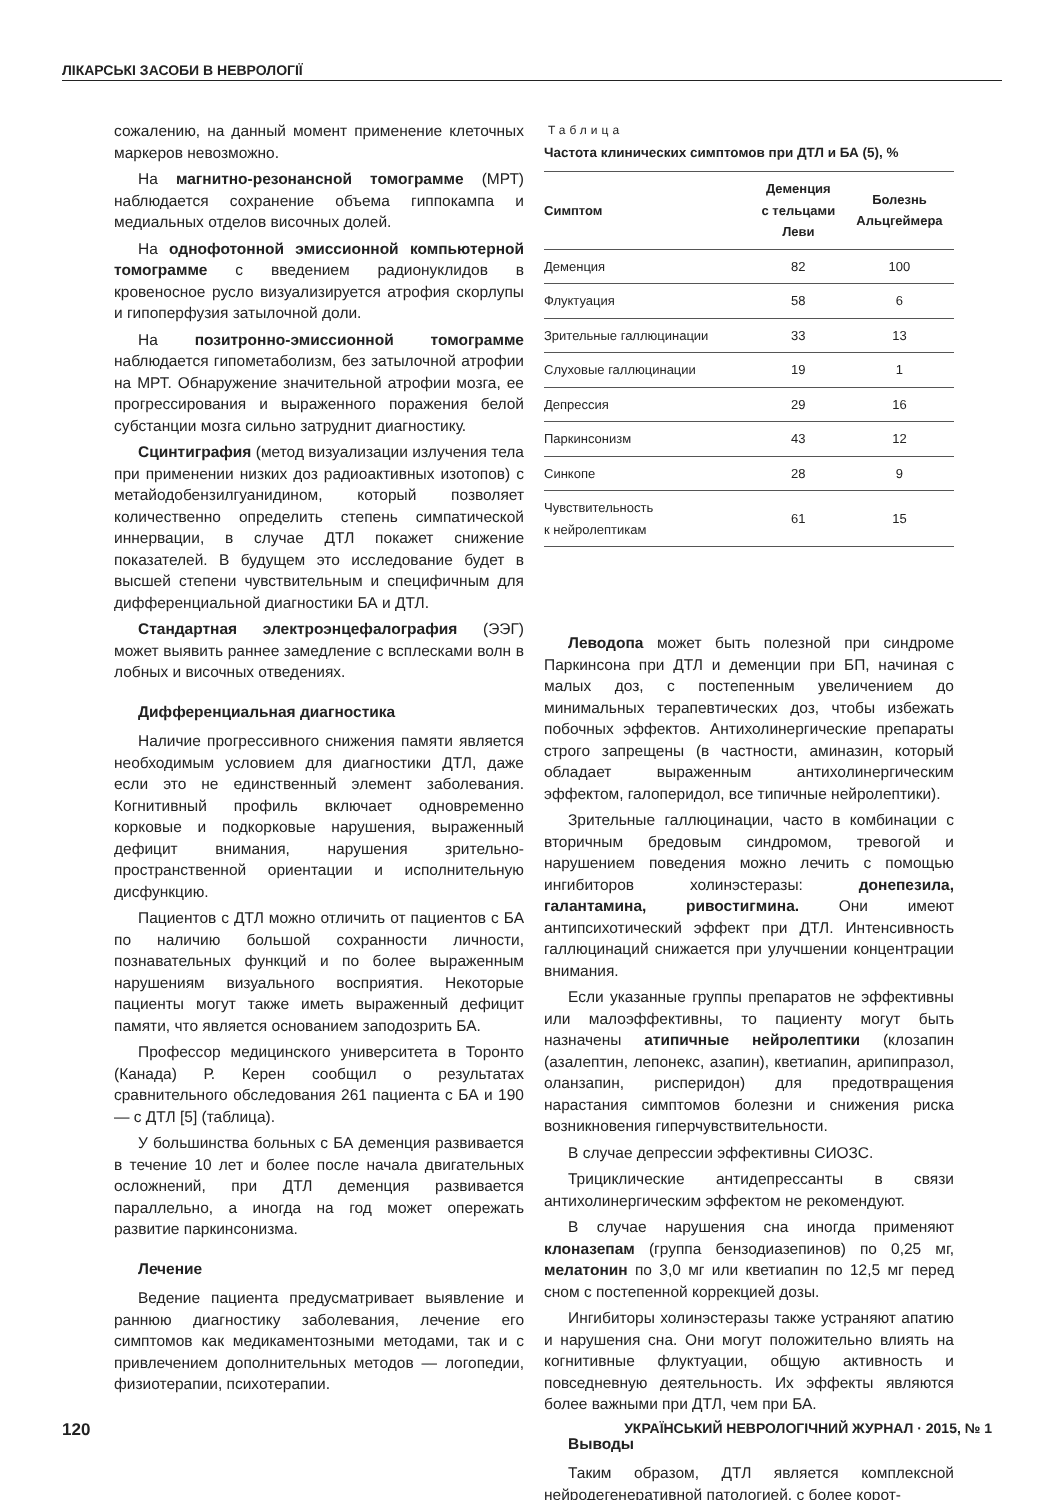ЛІКАРСЬКІ ЗАСОБИ В НЕВРОЛОГІЇ
сожалению, на данный момент применение клеточных маркеров невозможно.
На магнитно-резонансной томограмме (МРТ) наблюдается сохранение объема гиппокампа и медиальных отделов височных долей.
На однофотонной эмиссионной компьютерной томограмме с введением радионуклидов в кровеносное русло визуализируется атрофия скорлупы и гипоперфузия затылочной доли.
На позитронно-эмиссионной томограмме наблюдается гипометаболизм, без затылочной атрофии на МРТ. Обнаружение значительной атрофии мозга, ее прогрессирования и выраженного поражения белой субстанции мозга сильно затруднит диагностику.
Сцинтиграфия (метод визуализации излучения тела при применении низких доз радиоактивных изотопов) с метайодобензилгуанидином, который позволяет количественно определить степень симпатической иннервации, в случае ДТЛ покажет снижение показателей. В будущем это исследование будет в высшей степени чувствительным и специфичным для дифференциальной диагностики БА и ДТЛ.
Стандартная электроэнцефалография (ЭЭГ) может выявить раннее замедление с всплесками волн в лобных и височных отведениях.
Дифференциальная диагностика
Наличие прогрессивного снижения памяти является необходимым условием для диагностики ДТЛ, даже если это не единственный элемент заболевания. Когнитивный профиль включает одновременно корковые и подкорковые нарушения, выраженный дефицит внимания, нарушения зрительно-пространственной ориентации и исполнительную дисфункцию.
Пациентов с ДТЛ можно отличить от пациентов с БА по наличию большой сохранности личности, познавательных функций и по более выраженным нарушениям визуального восприятия. Некоторые пациенты могут также иметь выраженный дефицит памяти, что является основанием заподозрить БА.
Профессор медицинского университета в Торонто (Канада) Р. Керен сообщил о результатах сравнительного обследования 261 пациента с БА и 190 — с ДТЛ [5] (таблица).
У большинства больных с БА деменция развивается в течение 10 лет и более после начала двигательных осложнений, при ДТЛ деменция развивается параллельно, а иногда на год может опережать развитие паркинсонизма.
Лечение
Ведение пациента предусматривает выявление и раннюю диагностику заболевания, лечение его симптомов как медикаментозными методами, так и с привлечением дополнительных методов — логопедии, физиотерапии, психотерапии.
Таблица
Частота клинических симптомов при ДТЛ и БА (5), %
| Симптом | Деменция с тельцами Леви | Болезнь Альцгеймера |
| --- | --- | --- |
| Деменция | 82 | 100 |
| Флуктуация | 58 | 6 |
| Зрительные галлюцинации | 33 | 13 |
| Слуховые галлюцинации | 19 | 1 |
| Депрессия | 29 | 16 |
| Паркинсонизм | 43 | 12 |
| Синкопе | 28 | 9 |
| Чувствительность к нейролептикам | 61 | 15 |
Леводопа может быть полезной при синдроме Паркинсона при ДТЛ и деменции при БП, начиная с малых доз, с постепенным увеличением до минимальных терапевтических доз, чтобы избежать побочных эффектов. Антихолинергические препараты строго запрещены (в частности, аминазин, который обладает выраженным антихолинергическим эффектом, галоперидол, все типичные нейролептики).
Зрительные галлюцинации, часто в комбинации с вторичным бредовым синдромом, тревогой и нарушением поведения можно лечить с помощью ингибиторов холинэстеразы: донепезила, галантамина, ривостигмина. Они имеют антипсихотический эффект при ДТЛ. Интенсивность галлюцинаций снижается при улучшении концентрации внимания.
Если указанные группы препаратов не эффективны или малоэффективны, то пациенту могут быть назначены атипичные нейролептики (клозапин (азалептин, лепонекс, азапин), кветиапин, арипипразол, оланзапин, рисперидон) для предотвращения нарастания симптомов болезни и снижения риска возникновения гиперчувствительности.
В случае депрессии эффективны СИОЗС.
Трициклические антидепрессанты в связи антихолинергическим эффектом не рекомендуют.
В случае нарушения сна иногда применяют клоназепам (группа бензодиазепинов) по 0,25 мг, мелатонин по 3,0 мг или кветиапин по 12,5 мг перед сном с постепенной коррекцией дозы.
Ингибиторы холинэстеразы также устраняют апатию и нарушения сна. Они могут положительно влиять на когнитивные флуктуации, общую активность и повседневную деятельность. Их эффекты являются более важными при ДТЛ, чем при БА.
Выводы
Таким образом, ДТЛ является комплексной нейродегенеративной патологией, с более корот-
120 УКРАЇНСЬКИЙ НЕВРОЛОГІЧНИЙ ЖУРНАЛ · 2015, № 1